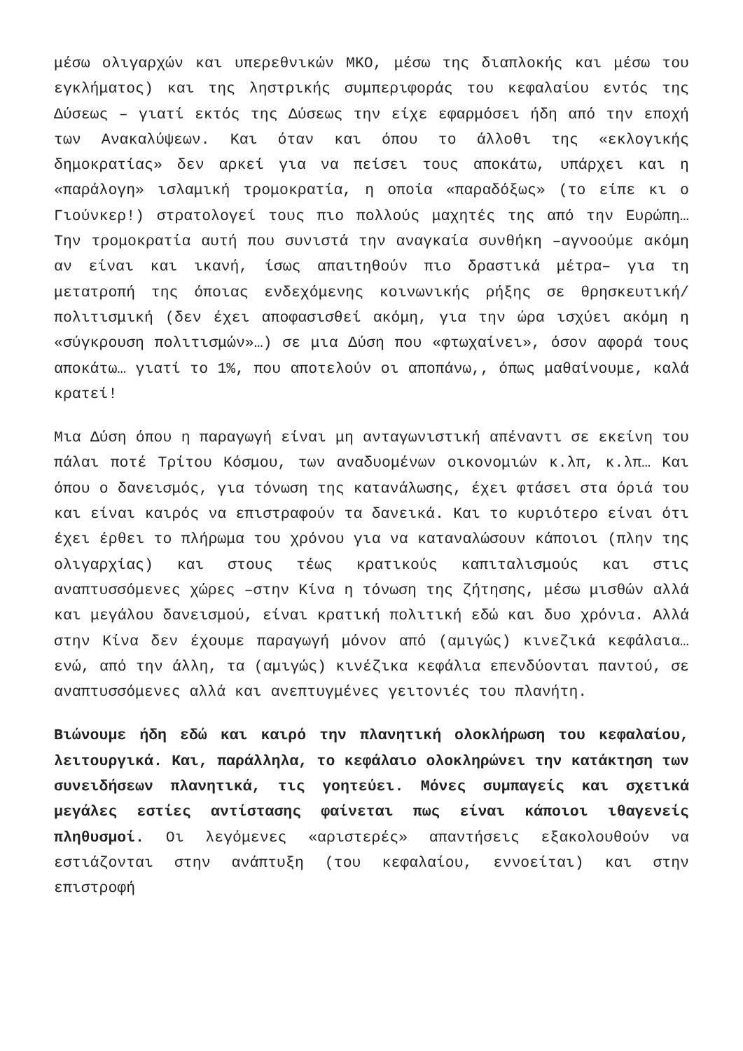μέσω ολιγαρχών και υπερεθνικών ΜΚΟ, μέσω της διαπλοκής και μέσω του εγκλήματος) και της ληστρικής συμπεριφοράς του κεφαλαίου εντός της Δύσεως – γιατί εκτός της Δύσεως την είχε εφαρμόσει ήδη από την εποχή των Ανακαλύψεων. Και όταν και όπου το άλλοθι της «εκλογικής δημοκρατίας» δεν αρκεί για να πείσει τους αποκάτω, υπάρχει και η «παράλογη» ισλαμική τρομοκρατία, η οποία «παραδόξως» (το είπε κι ο Γιούνκερ!) στρατολογεί τους πιο πολλούς μαχητές της από την Ευρώπη… Την τρομοκρατία αυτή που συνιστά την αναγκαία συνθήκη –αγνοούμε ακόμη αν είναι και ικανή, ίσως απαιτηθούν πιο δραστικά μέτρα– για τη μετατροπή της όποιας ενδεχόμενης κοινωνικής ρήξης σε θρησκευτική/πολιτισμική (δεν έχει αποφασισθεί ακόμη, για την ώρα ισχύει ακόμη η «σύγκρουση πολιτισμών»…) σε μια Δύση που «φτωχαίνει», όσον αφορά τους αποκάτω… γιατί το 1%, που αποτελούν οι αποπάνω,, όπως μαθαίνουμε, καλά κρατεί!
Μια Δύση όπου η παραγωγή είναι μη ανταγωνιστική απέναντι σε εκείνη του πάλαι ποτέ Τρίτου Κόσμου, των αναδυομένων οικονομιών κ.λπ, κ.λπ… Και όπου ο δανεισμός, για τόνωση της κατανάλωσης, έχει φτάσει στα όριά του και είναι καιρός να επιστραφούν τα δανεικά. Και το κυριότερο είναι ότι έχει έρθει το πλήρωμα του χρόνου για να καταναλώσουν κάποιοι (πλην της ολιγαρχίας) και στους τέως κρατικούς καπιταλισμούς και στις αναπτυσσόμενες χώρες –στην Κίνα η τόνωση της ζήτησης, μέσω μισθών αλλά και μεγάλου δανεισμού, είναι κρατική πολιτική εδώ και δυο χρόνια. Αλλά στην Κίνα δεν έχουμε παραγωγή μόνον από (αμιγώς) κινεζικά κεφάλαια… ενώ, από την άλλη, τα (αμιγώς) κινέζικα κεφάλια επενδύονται παντού, σε αναπτυσσόμενες αλλά και ανεπτυγμένες γειτονιές του πλανήτη.
Βιώνουμε ήδη εδώ και καιρό την πλανητική ολοκλήρωση του κεφαλαίου, λειτουργικά. Και, παράλληλα, το κεφάλαιο ολοκληρώνει την κατάκτηση των συνειδήσεων πλανητικά, τις γοητεύει. Μόνες συμπαγείς και σχετικά μεγάλες εστίες αντίστασης φαίνεται πως είναι κάποιοι ιθαγενείς πληθυσμοί. Οι λεγόμενες «αριστερές» απαντήσεις εξακολουθούν να εστιάζονται στην ανάπτυξη (του κεφαλαίου, εννοείται) και στην επιστροφή